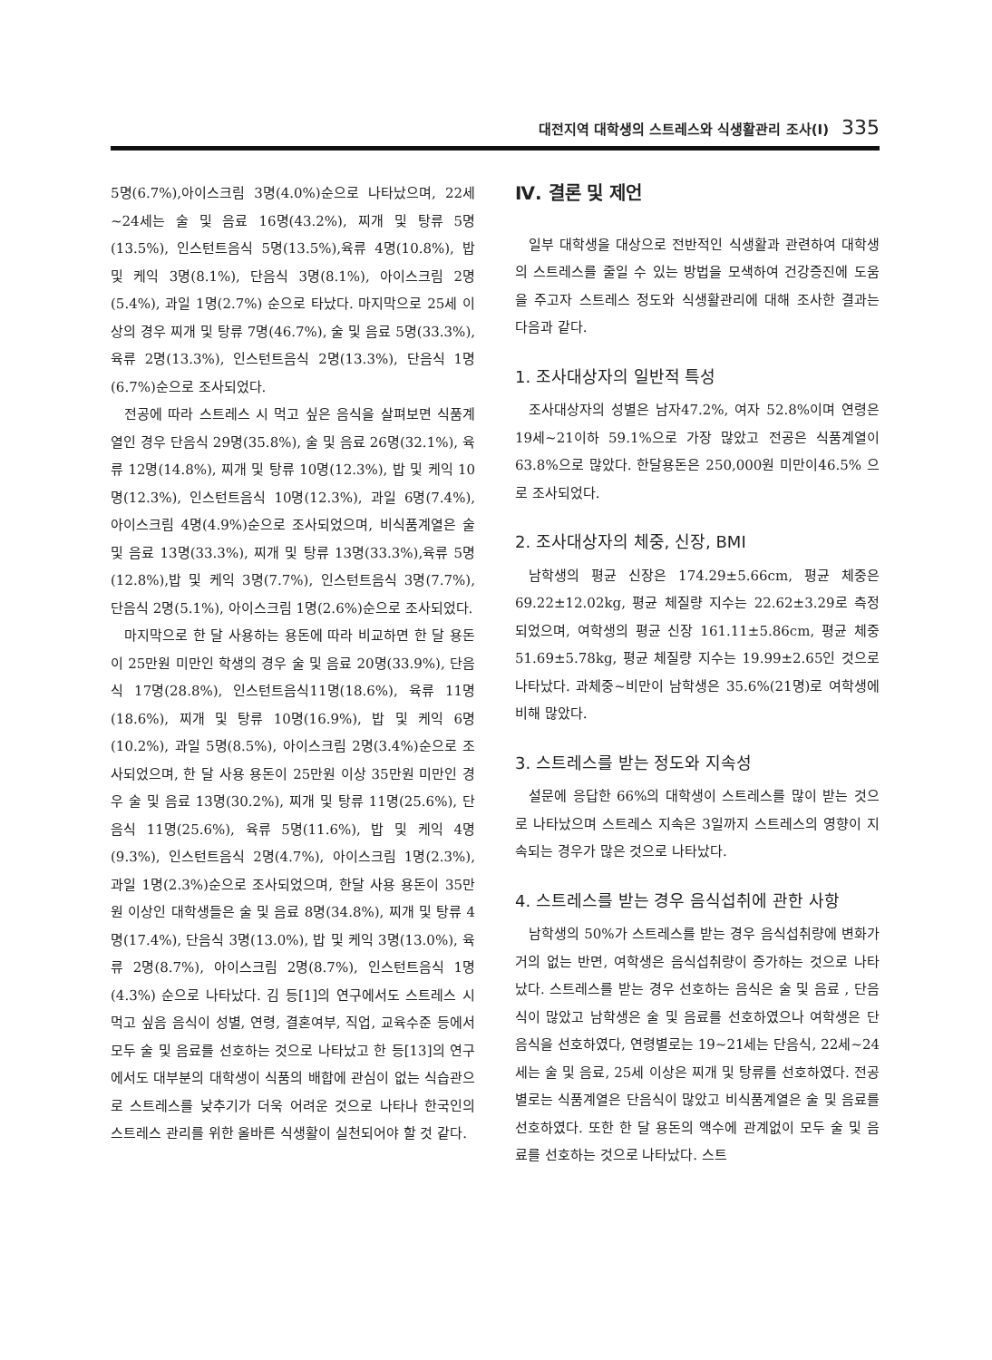대전지역 대학생의 스트레스와 식생활관리 조사(Ⅰ) 335
5명(6.7%),아이스크림 3명(4.0%)순으로 나타났으며, 22세~24세는 술 및 음료 16명(43.2%), 찌개 및 탕류 5명(13.5%), 인스턴트음식 5명(13.5%),육류 4명(10.8%), 밥 및 케익 3명(8.1%), 단음식 3명(8.1%), 아이스크림 2명(5.4%), 과일 1명(2.7%) 순으로 타났다. 마지막으로 25세 이상의 경우 찌개 및 탕류 7명(46.7%), 술 및 음료 5명(33.3%), 육류 2명(13.3%), 인스턴트음식 2명(13.3%), 단음식 1명(6.7%)순으로 조사되었다.
전공에 따라 스트레스 시 먹고 싶은 음식을 살펴보면 식품계열인 경우 단음식 29명(35.8%), 술 및 음료 26명(32.1%), 육류 12명(14.8%), 찌개 및 탕류 10명(12.3%), 밥 및 케익 10명(12.3%), 인스턴트음식 10명(12.3%), 과일 6명(7.4%), 아이스크림 4명(4.9%)순으로 조사되었으며, 비식품계열은 술 및 음료 13명(33.3%), 찌개 및 탕류 13명(33.3%),육류 5명(12.8%),밥 및 케익 3명(7.7%), 인스턴트음식 3명(7.7%), 단음식 2명(5.1%), 아이스크림 1명(2.6%)순으로 조사되었다.
마지막으로 한 달 사용하는 용돈에 따라 비교하면 한 달 용돈이 25만원 미만인 학생의 경우 술 및 음료 20명(33.9%), 단음식 17명(28.8%), 인스턴트음식11명(18.6%), 육류 11명(18.6%), 찌개 및 탕류 10명(16.9%), 밥 및 케익 6명(10.2%), 과일 5명(8.5%), 아이스크림 2명(3.4%)순으로 조사되었으며, 한 달 사용 용돈이 25만원 이상 35만원 미만인 경우 술 및 음료 13명(30.2%), 찌개 및 탕류 11명(25.6%), 단음식 11명(25.6%), 육류 5명(11.6%), 밥 및 케익 4명(9.3%), 인스턴트음식 2명(4.7%), 아이스크림 1명(2.3%), 과일 1명(2.3%)순으로 조사되었으며, 한달 사용 용돈이 35만원 이상인 대학생들은 술 및 음료 8명(34.8%), 찌개 및 탕류 4명(17.4%), 단음식 3명(13.0%), 밥 및 케익 3명(13.0%), 육류 2명(8.7%), 아이스크림 2명(8.7%), 인스턴트음식 1명(4.3%) 순으로 나타났다. 김 등[1]의 연구에서도 스트레스 시 먹고 싶음 음식이 성별, 연령, 결혼여부, 직업, 교육수준 등에서 모두 술 및 음료를 선호하는 것으로 나타났고 한 등[13]의 연구에서도 대부분의 대학생이 식품의 배합에 관심이 없는 식습관으로 스트레스를 낮추기가 더욱 어려운 것으로 나타나 한국인의 스트레스 관리를 위한 올바른 식생활이 실천되어야 할 것 같다.
Ⅳ. 결론 및 제언
일부 대학생을 대상으로 전반적인 식생활과 관련하여 대학생의 스트레스를 줄일 수 있는 방법을 모색하여 건강증진에 도움을 주고자 스트레스 정도와 식생활관리에 대해 조사한 결과는 다음과 같다.
1. 조사대상자의 일반적 특성
조사대상자의 성별은 남자47.2%, 여자 52.8%이며 연령은 19세~21이하 59.1%으로 가장 많았고 전공은 식품계열이 63.8%으로 많았다. 한달용돈은 250,000원 미만이46.5% 으로 조사되었다.
2. 조사대상자의 체중, 신장, BMI
남학생의 평균 신장은 174.29±5.66cm, 평균 체중은 69.22±12.02kg, 평균 체질량 지수는 22.62±3.29로 측정되었으며, 여학생의 평균 신장 161.11±5.86cm, 평균 체중 51.69±5.78kg, 평균 체질량 지수는 19.99±2.65인 것으로 나타났다. 과체중~비만이 남학생은 35.6%(21명)로 여학생에 비해 많았다.
3. 스트레스를 받는 정도와 지속성
설문에 응답한 66%의 대학생이 스트레스를 많이 받는 것으로 나타났으며 스트레스 지속은 3일까지 스트레스의 영향이 지속되는 경우가 많은 것으로 나타났다.
4. 스트레스를 받는 경우 음식섭취에 관한 사항
남학생의 50%가 스트레스를 받는 경우 음식섭취량에 변화가 거의 없는 반면, 여학생은 음식섭취량이 증가하는 것으로 나타났다. 스트레스를 받는 경우 선호하는 음식은 술 및 음료 , 단음식이 많았고 남학생은 술 및 음료를 선호하였으나 여학생은 단음식을 선호하였다, 연령별로는 19~21세는 단음식, 22세~24세는 술 및 음료, 25세 이상은 찌개 및 탕류를 선호하였다. 전공별로는 식품계열은 단음식이 많았고 비식품계열은 술 및 음료를 선호하였다. 또한 한 달 용돈의 액수에 관계없이 모두 술 및 음료를 선호하는 것으로 나타났다. 스트